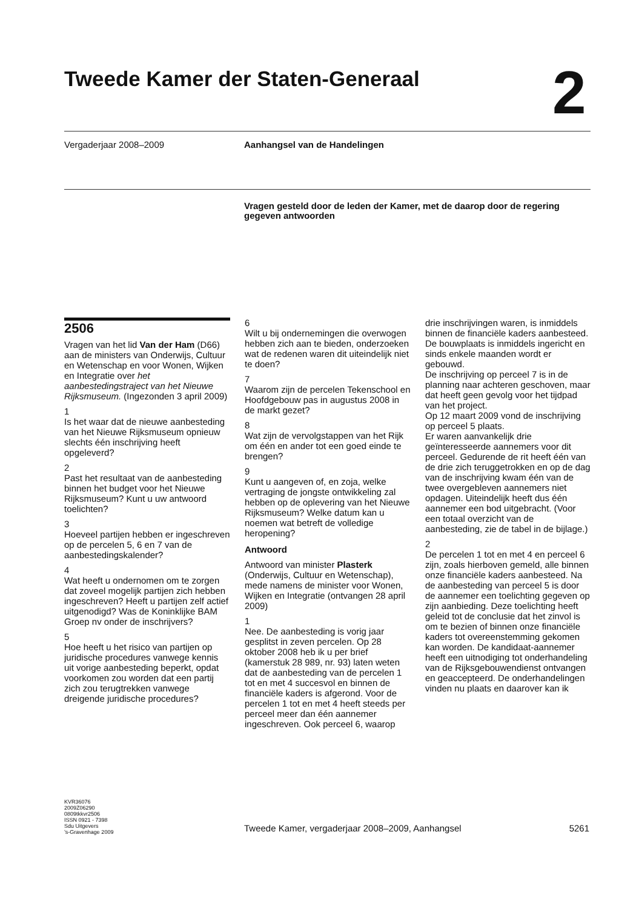Tweede Kamer der Staten-Generaal
2
Vergaderjaar 2008–2009 Aanhangsel van de Handelingen
Vragen gesteld door de leden der Kamer, met de daarop door de regering gegeven antwoorden
2506
Vragen van het lid Van der Ham (D66) aan de ministers van Onderwijs, Cultuur en Wetenschap en voor Wonen, Wijken en Integratie over het aanbestedingstraject van het Nieuwe Rijksmuseum. (Ingezonden 3 april 2009)
1
Is het waar dat de nieuwe aanbesteding van het Nieuwe Rijksmuseum opnieuw slechts één inschrijving heeft opgeleverd?
2
Past het resultaat van de aanbesteding binnen het budget voor het Nieuwe Rijksmuseum? Kunt u uw antwoord toelichten?
3
Hoeveel partijen hebben er ingeschreven op de percelen 5, 6 en 7 van de aanbestedingskalender?
4
Wat heeft u ondernomen om te zorgen dat zoveel mogelijk partijen zich hebben ingeschreven? Heeft u partijen zelf actief uitgenodigd? Was de Koninklijke BAM Groep nv onder de inschrijvers?
5
Hoe heeft u het risico van partijen op juridische procedures vanwege kennis uit vorige aanbesteding beperkt, opdat voorkomen zou worden dat een partij zich zou terugtrekken vanwege dreigende juridische procedures?
6
Wilt u bij ondernemingen die overwogen hebben zich aan te bieden, onderzoeken wat de redenen waren dit uiteindelijk niet te doen?
7
Waarom zijn de percelen Tekenschool en Hoofdgebouw pas in augustus 2008 in de markt gezet?
8
Wat zijn de vervolgstappen van het Rijk om één en ander tot een goed einde te brengen?
9
Kunt u aangeven of, en zoja, welke vertraging de jongste ontwikkeling zal hebben op de oplevering van het Nieuwe Rijksmuseum? Welke datum kan u noemen wat betreft de volledige heropening?
Antwoord
Antwoord van minister Plasterk (Onderwijs, Cultuur en Wetenschap), mede namens de minister voor Wonen, Wijken en Integratie (ontvangen 28 april 2009)
1
Nee. De aanbesteding is vorig jaar gesplitst in zeven percelen. Op 28 oktober 2008 heb ik u per brief (kamerstuk 28 989, nr. 93) laten weten dat de aanbesteding van de percelen 1 tot en met 4 succesvol en binnen de financiële kaders is afgerond. Voor de percelen 1 tot en met 4 heeft steeds per perceel meer dan één aannemer ingeschreven. Ook perceel 6, waarop
drie inschrijvingen waren, is inmiddels binnen de financiële kaders aanbesteed. De bouwplaats is inmiddels ingericht en sinds enkele maanden wordt er gebouwd.
De inschrijving op perceel 7 is in de planning naar achteren geschoven, maar dat heeft geen gevolg voor het tijdpad van het project.
Op 12 maart 2009 vond de inschrijving op perceel 5 plaats.
Er waren aanvankelijk drie geïnteresseerde aannemers voor dit perceel. Gedurende de rit heeft één van de drie zich teruggetrokken en op de dag van de inschrijving kwam één van de twee overgebleven aannemers niet opdagen. Uiteindelijk heeft dus één aannemer een bod uitgebracht. (Voor een totaal overzicht van de aanbesteding, zie de tabel in de bijlage.)
2
De percelen 1 tot en met 4 en perceel 6 zijn, zoals hierboven gemeld, alle binnen onze financiële kaders aanbesteed. Na de aanbesteding van perceel 5 is door de aannemer een toelichting gegeven op zijn aanbieding. Deze toelichting heeft geleid tot de conclusie dat het zinvol is om te bezien of binnen onze financiële kaders tot overeenstemming gekomen kan worden. De kandidaat-aannemer heeft een uitnodiging tot onderhandeling van de Rijksgebouwendienst ontvangen en geaccepteerd. De onderhandelingen vinden nu plaats en daarover kan ik
KVR36076
2009Z06290
0809tkkvr2506
ISSN 0921 - 7398
Sdu Uitgevers
’s-Gravenhage 2009
Tweede Kamer, vergaderjaar 2008–2009, Aanhangsel 5261